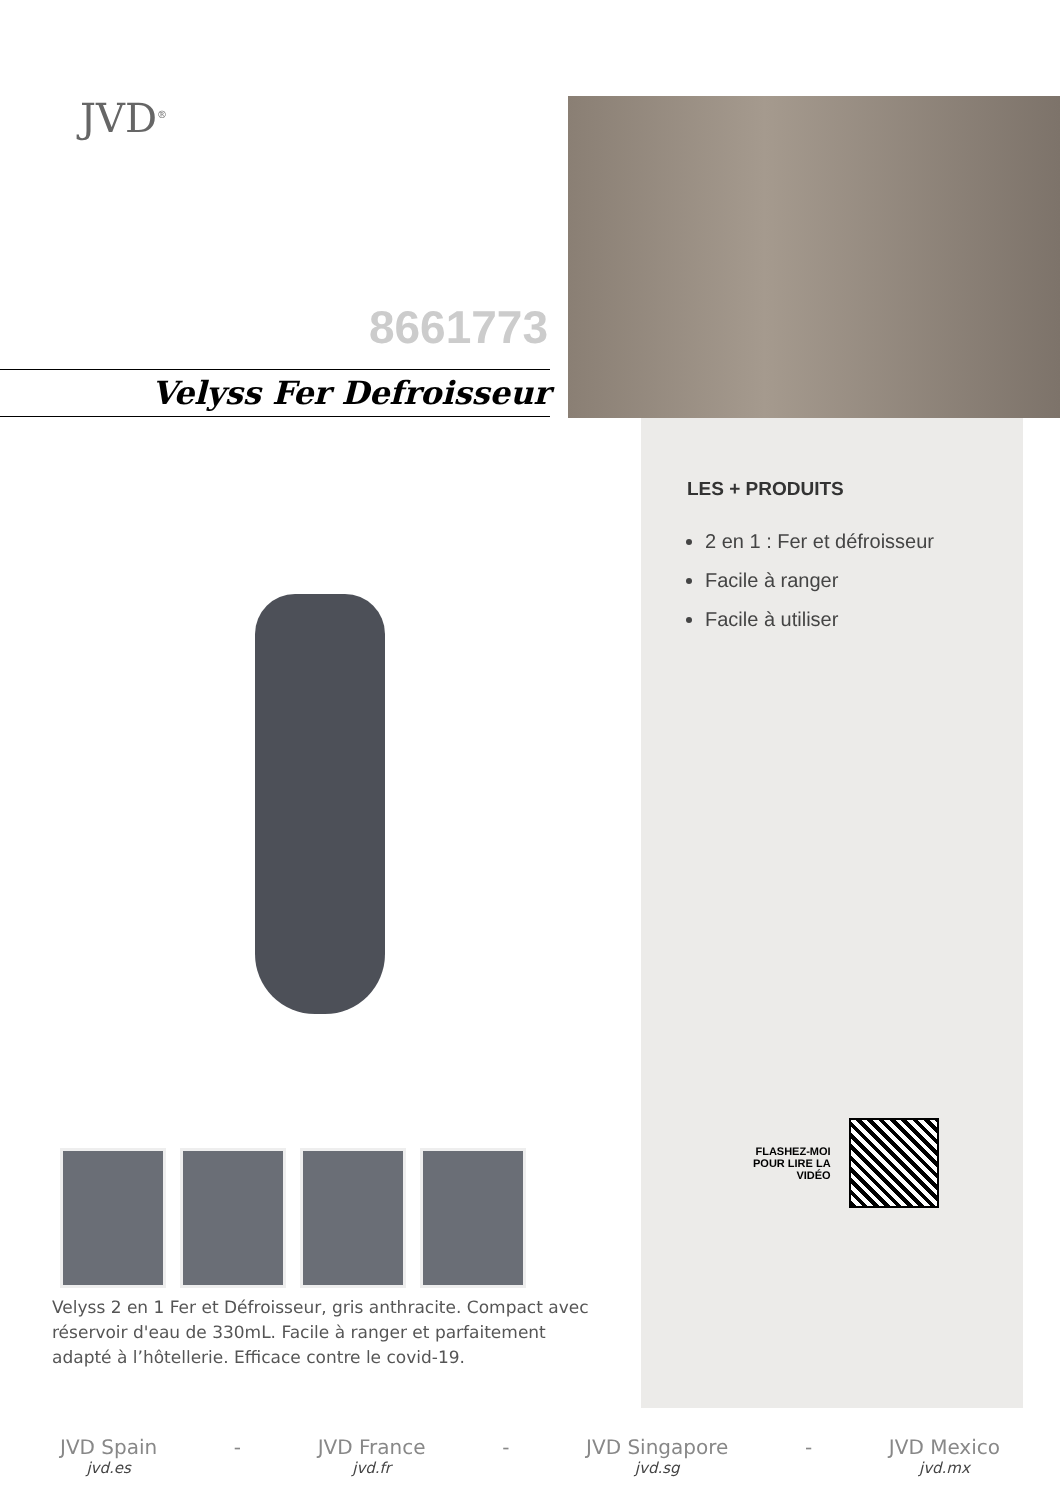JVD<sup>®</sup>
8661773
Velyss Fer Defroisseur
LES + PRODUITS
2 en 1 : Fer et défroisseur
Facile à ranger
Facile à utiliser
FLASHEZ-MOI
POUR LIRE LA
VIDÉO
Velyss 2 en 1 Fer et Défroisseur, gris anthracite. Compact avec réservoir d'eau de 330mL. Facile à ranger et parfaitement adapté à l’hôtellerie. Efficace contre le covid-19.
JVD Spain
jvd.es
- JVD France
jvd.fr
- JVD Singapore
jvd.sg
- JVD Mexico
jvd.mx